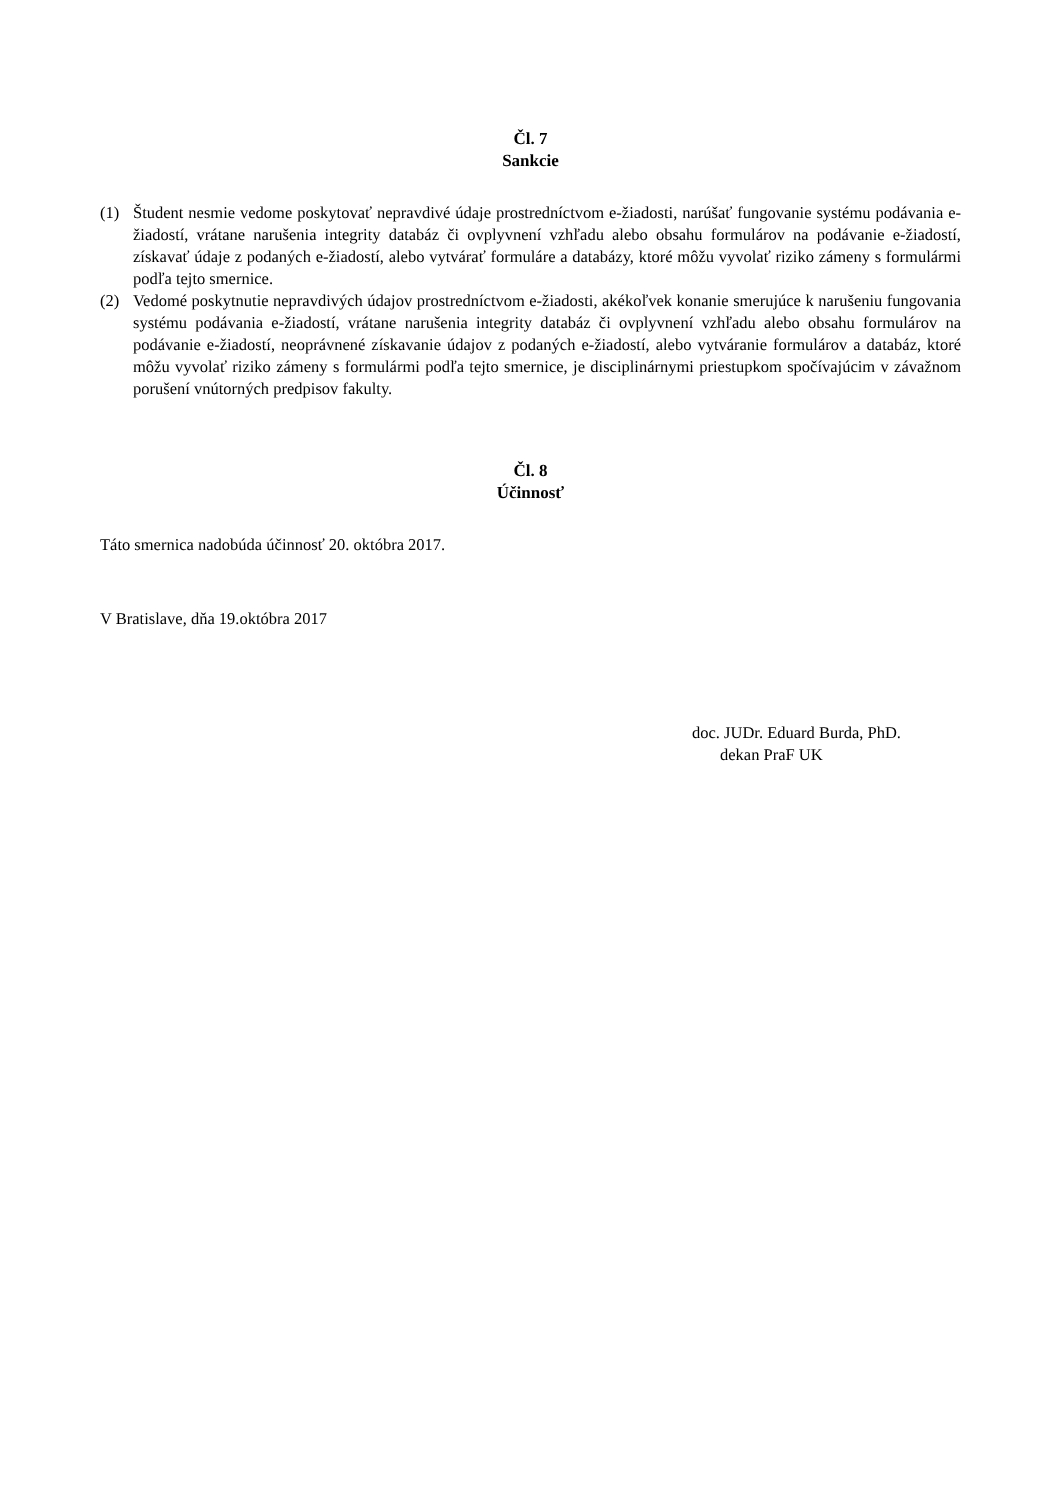Čl. 7
Sankcie
(1) Študent nesmie vedome poskytovať nepravdivé údaje prostredníctvom e-žiadosti, narúšať fungovanie systému podávania e-žiadostí, vrátane narušenia integrity databáz či ovplyvnení vzhľadu alebo obsahu formulárov na podávanie e-žiadostí, získavať údaje z podaných e-žiadostí, alebo vytvárať formuláre a databázy, ktoré môžu vyvolať riziko zámeny s formulármi podľa tejto smernice.
(2) Vedomé poskytnutie nepravdivých údajov prostredníctvom e-žiadosti, akékoľvek konanie smerujúce k narušeniu fungovania systému podávania e-žiadostí, vrátane narušenia integrity databáz či ovplyvnení vzhľadu alebo obsahu formulárov na podávanie e-žiadostí, neoprávnené získavanie údajov z podaných e-žiadostí, alebo vytváranie formulárov a databáz, ktoré môžu vyvolať riziko zámeny s formulármi podľa tejto smernice, je disciplinárnymi priestupkom spočívajúcim v závažnom porušení vnútorných predpisov fakulty.
Čl. 8
Účinnosť
Táto smernica nadobúda účinnosť 20. októbra 2017.
V Bratislave, dňa 19.októbra 2017
doc. JUDr. Eduard Burda, PhD.
dekan PraF UK